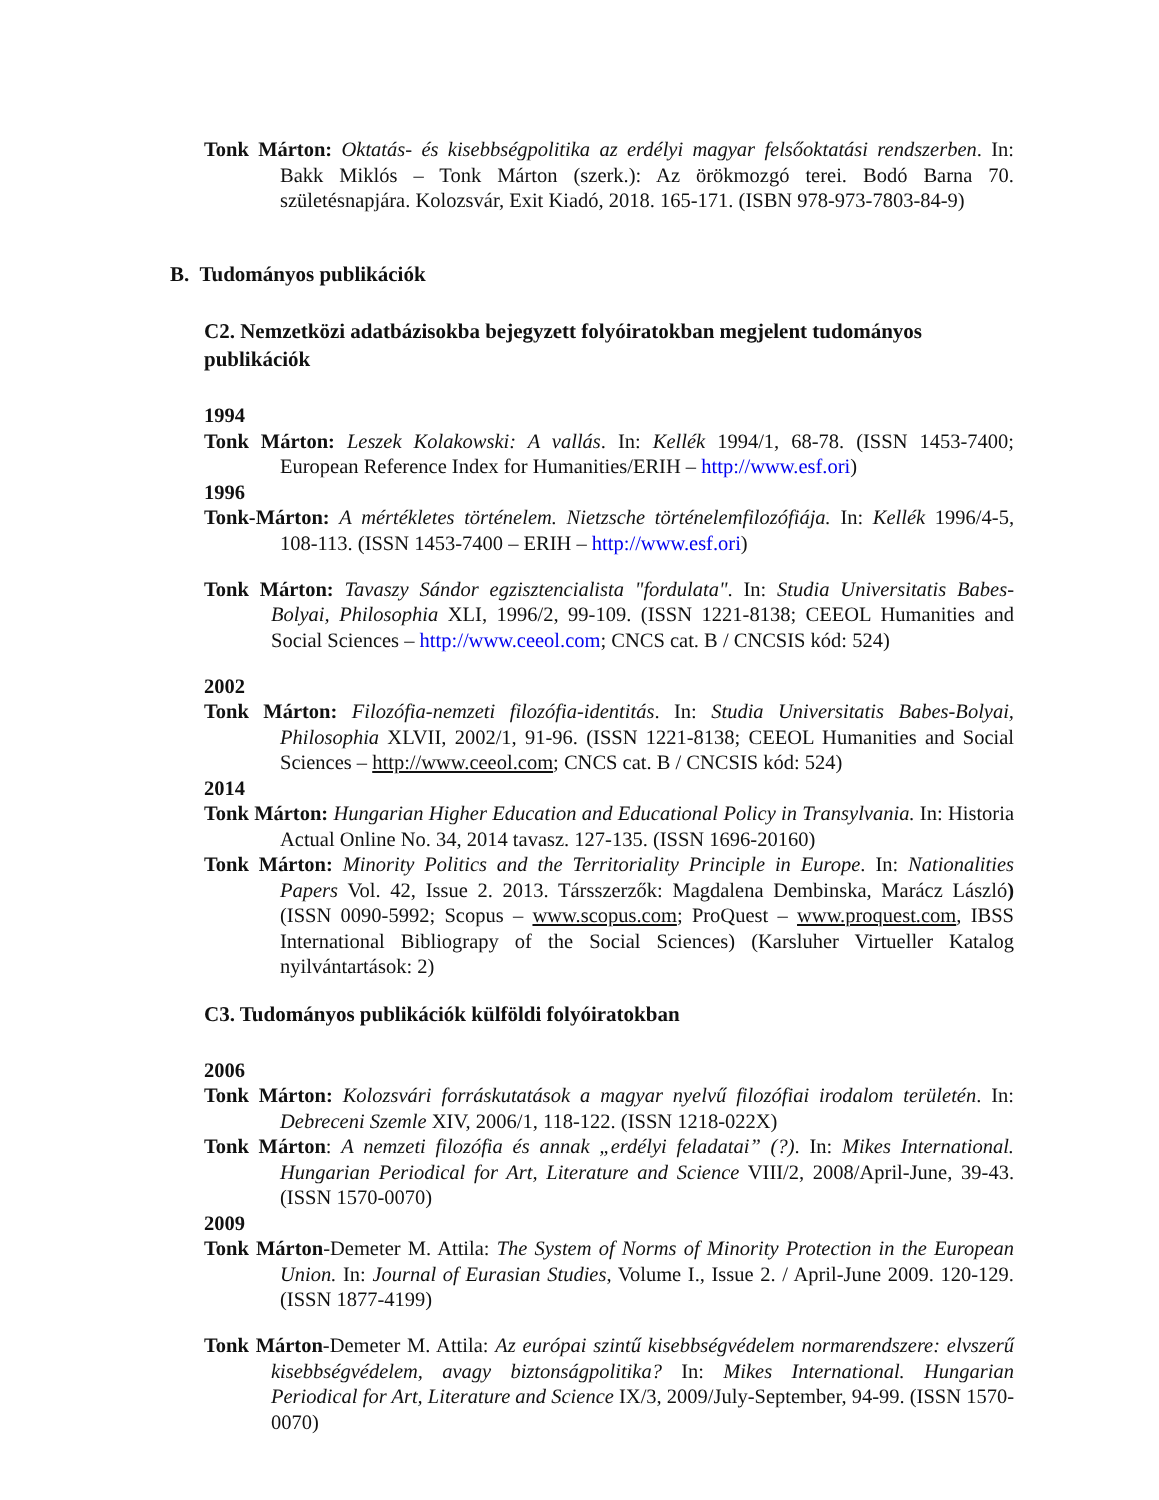Tonk Márton: Oktatás- és kisebbségpolitika az erdélyi magyar felsőoktatási rendszerben. In: Bakk Miklós – Tonk Márton (szerk.): Az örökmozgó terei. Bodó Barna 70. születésnapjára. Kolozsvár, Exit Kiadó, 2018. 165-171. (ISBN 978-973-7803-84-9)
B. Tudományos publikációk
C2. Nemzetközi adatbázisokba bejegyzett folyóiratokban megjelent tudományos publikációk
1994
Tonk Márton: Leszek Kolakowski: A vallás. In: Kellék 1994/1, 68-78. (ISSN 1453-7400; European Reference Index for Humanities/ERIH – http://www.esf.ori)
1996
Tonk-Márton: A mértékletes történelem. Nietzsche történelemfilozófiája. In: Kellék 1996/4-5, 108-113. (ISSN 1453-7400 – ERIH – http://www.esf.ori)
Tonk Márton: Tavaszy Sándor egzisztencialista "fordulata". In: Studia Universitatis Babes-Bolyai, Philosophia XLI, 1996/2, 99-109. (ISSN 1221-8138; CEEOL Humanities and Social Sciences – http://www.ceeol.com; CNCS cat. B / CNCSIS kód: 524)
2002
Tonk Márton: Filozófia-nemzeti filozófia-identitás. In: Studia Universitatis Babes-Bolyai, Philosophia XLVII, 2002/1, 91-96. (ISSN 1221-8138; CEEOL Humanities and Social Sciences – http://www.ceeol.com; CNCS cat. B / CNCSIS kód: 524)
2014
Tonk Márton: Hungarian Higher Education and Educational Policy in Transylvania. In: Historia Actual Online No. 34, 2014 tavasz. 127-135. (ISSN 1696-20160)
Tonk Márton: Minority Politics and the Territoriality Principle in Europe. In: Nationalities Papers Vol. 42, Issue 2. 2013. Társszerzők: Magdalena Dembinska, Marácz László) (ISSN 0090-5992; Scopus – www.scopus.com; ProQuest – www.proquest.com, IBSS International Bibliograpy of the Social Sciences) (Karsluher Virtueller Katalog nyilvántartások: 2)
C3. Tudományos publikációk külföldi folyóiratokban
2006
Tonk Márton: Kolozsvári forráskutatások a magyar nyelvű filozófiai irodalom területén. In: Debreceni Szemle XIV, 2006/1, 118-122. (ISSN 1218-022X)
Tonk Márton: A nemzeti filozófia és annak „erdélyi feladatai” (?). In: Mikes International. Hungarian Periodical for Art, Literature and Science VIII/2, 2008/April-June, 39-43. (ISSN 1570-0070)
2009
Tonk Márton-Demeter M. Attila: The System of Norms of Minority Protection in the European Union. In: Journal of Eurasian Studies, Volume I., Issue 2. / April-June 2009. 120-129. (ISSN 1877-4199)
Tonk Márton-Demeter M. Attila: Az európai szintű kisebbségvédelem normarendszere: elvszerű kisebbségvédelem, avagy biztonságpolitika? In: Mikes International. Hungarian Periodical for Art, Literature and Science IX/3, 2009/July-September, 94-99. (ISSN 1570-0070)